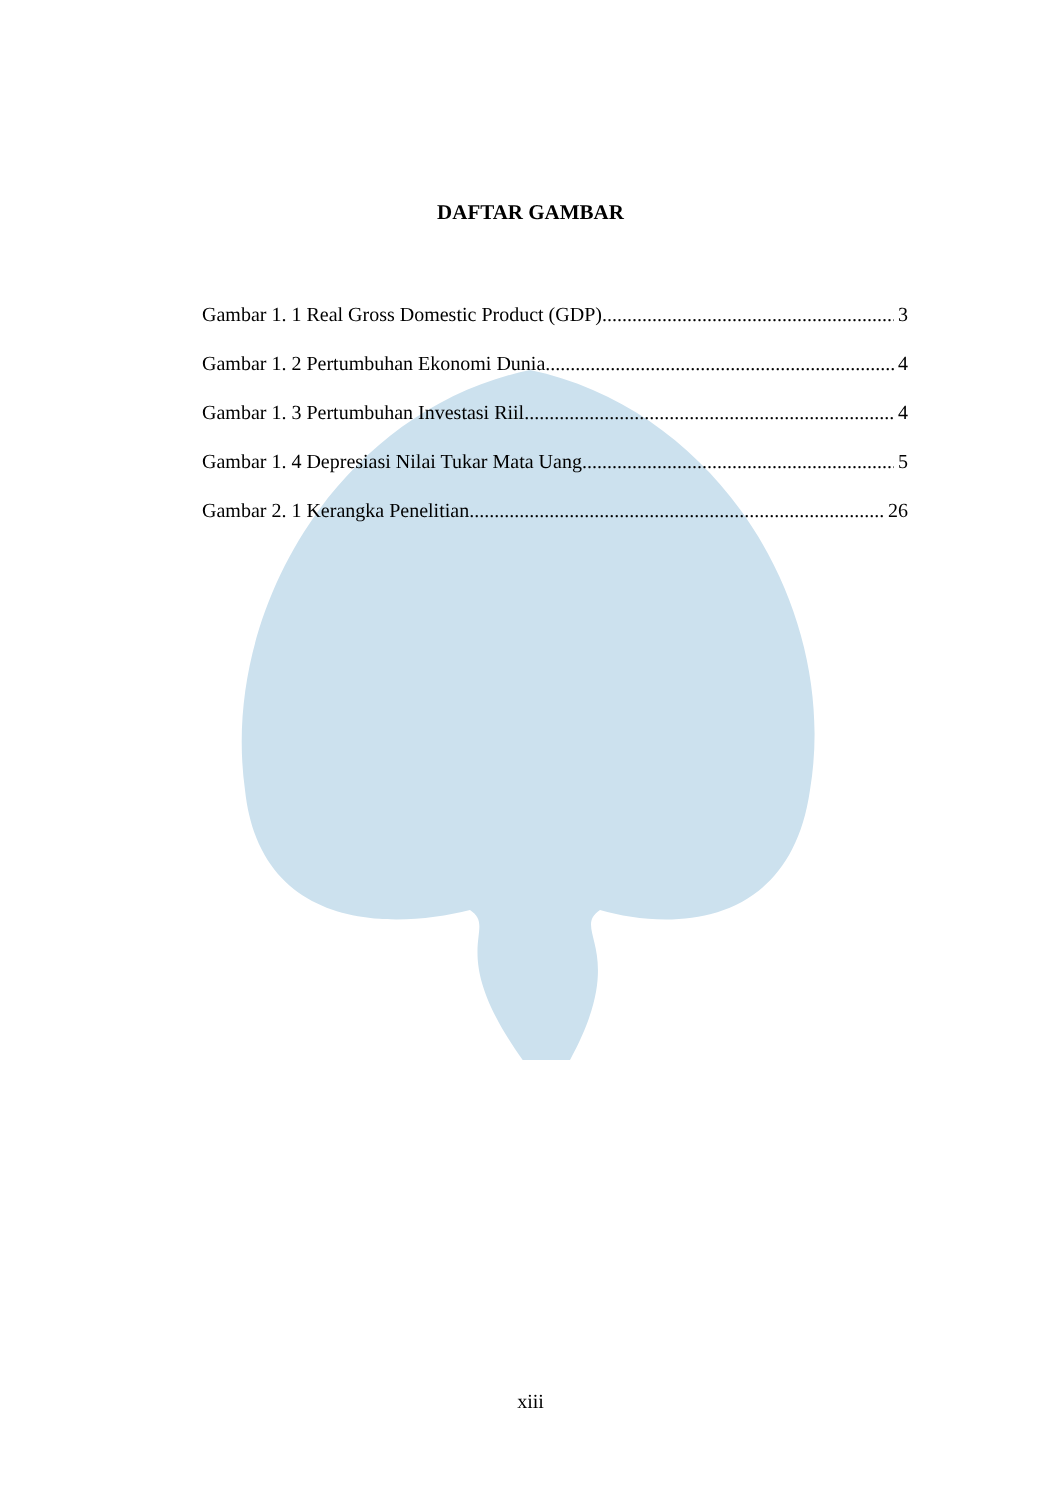DAFTAR GAMBAR
Gambar 1. 1 Real Gross Domestic Product (GDP) 3
Gambar 1. 2 Pertumbuhan Ekonomi Dunia 4
Gambar 1. 3 Pertumbuhan Investasi Riil 4
Gambar 1. 4 Depresiasi Nilai Tukar Mata Uang 5
Gambar 2. 1 Kerangka Penelitian 26
xiii